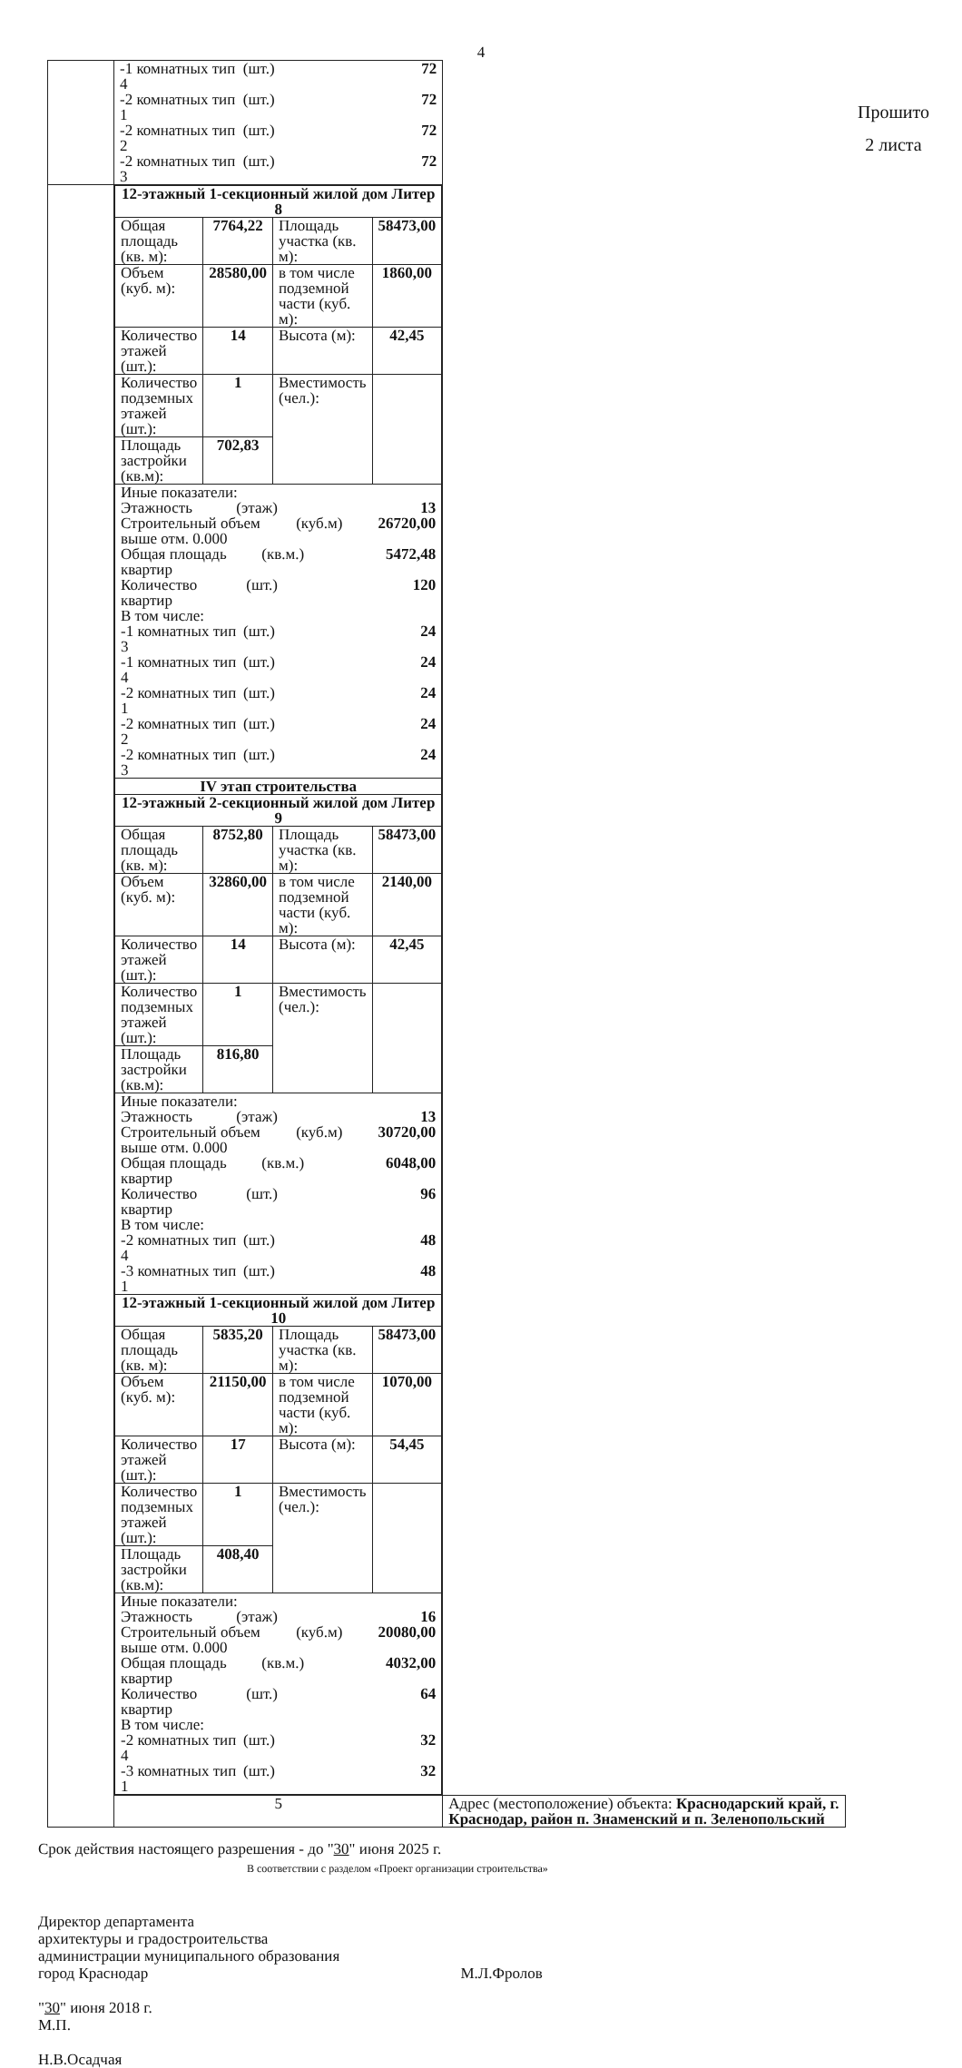4
| | -1 комнатных тип 4 (шт.) 72 -2 комнатных тип 1 (шт.) 72 -2 комнатных тип 2 (шт.) 72 -2 комнатных тип 3 (шт.) 72 | |
| | / 12-этажный 1-секционный жилой дом Литер 8 / / / / / Общая площадь (кв. м): / 7764,22 / Площадь участка (кв. м): / 58473,00 / / Объем (куб. м): / 28580,00 / в том числе подземной части (куб. м): / 1860,00 / / Количество этажей (шт.): / 14 / Высота (м): / 42,45 / / Количество подземных этажей (шт.): / 1 / Вместимость (чел.): / / / Площадь застройки (кв.м): / 702,83 / / / / Иные показатели: Этажность (этаж) 13 Строительный объем выше отм. 0.000 (куб.м) 26720,00 Общая площадь квартир (кв.м.) 5472,48 Количество квартир (шт.) 120 В том числе: -1 комнатных тип 3 (шт.) 24 -1 комнатных тип 4 (шт.) 24 -2 комнатных тип 1 (шт.) 24 -2 комнатных тип 2 (шт.) 24 -2 комнатных тип 3 (шт.) 24 / / / / / IV этап строительства / / / / / 12-этажный 2-секционный жилой дом Литер 9 / / / / / Общая площадь (кв. м): / 8752,80 / Площадь участка (кв. м): / 58473,00 / / Объем (куб. м): / 32860,00 / в том числе подземной части (куб. м): / 2140,00 / / Количество этажей (шт.): / 14 / Высота (м): / 42,45 / / Количество подземных этажей (шт.): / 1 / Вместимость (чел.): / / / Площадь застройки (кв.м): / 816,80 / / / / Иные показатели: Этажность (этаж) 13 Строительный объем выше отм. 0.000 (куб.м) 30720,00 Общая площадь квартир (кв.м.) 6048,00 Количество квартир (шт.) 96 В том числе: -2 комнатных тип 4 (шт.) 48 -3 комнатных тип 1 (шт.) 48 / / / / / 12-этажный 1-секционный жилой дом Литер 10 / / / / / Общая площадь (кв. м): / 5835,20 / Площадь участка (кв. м): / 58473,00 / / Объем (куб. м): / 21150,00 / в том числе подземной части (куб. м): / 1070,00 / / Количество этажей (шт.): / 17 / Высота (м): / 54,45 / / Количество подземных этажей (шт.): / 1 / Вместимость (чел.): / / / Площадь застройки (кв.м): / 408,40 / / / / Иные показатели: Этажность (этаж) 16 Строительный объем выше отм. 0.000 (куб.м) 20080,00 Общая площадь квартир (кв.м.) 4032,00 Количество квартир (шт.) 64 В том числе: -2 комнатных тип 4 (шт.) 32 -3 комнатных тип 1 (шт.) 32 / / / / | |
| | 5 | Адрес (местоположение) объекта: Краснодарский край, г. Краснодар, район п. Знаменский и п. Зеленопольский |
Прошито
2 листа
Срок действия настоящего разрешения - до "30" июня 2025 г.
В соответствии с разделом «Проект организации строительства»
Директор департамента
архитектуры и градостроительства
администрации муниципального образования
город Краснодар М.Л.Фролов
"30" июня 2018 г.
М.П.
Н.В.Осадчая